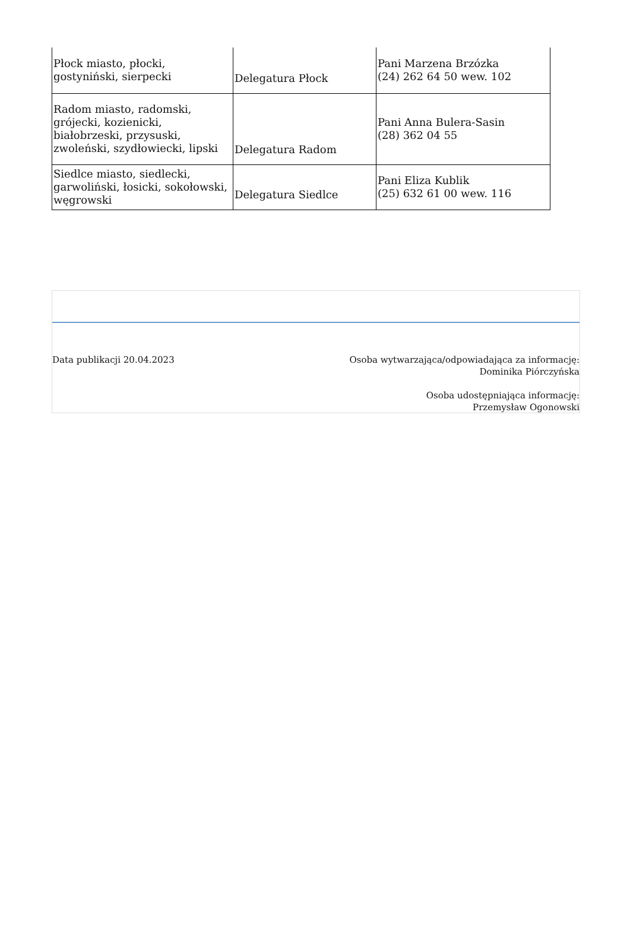| Płock miasto, płocki, gostyniński, sierpecki | Delegatura Płock | Pani Marzena Brzózka (24) 262 64 50 wew. 102 |
| Radom miasto, radomski, grójecki, kozienicki, białobrzeski, przysuski, zwoleński, szydłowiecki, lipski | Delegatura Radom | Pani Anna Bulera-Sasin (28) 362 04 55 |
| Siedlce miasto, siedlecki, garwoliński, łosicki, sokołowski, węgrowski | Delegatura Siedlce | Pani Eliza Kublik (25) 632 61 00 wew. 116 |
Data publikacji 20.04.2023 Osoba wytwarzająca/odpowiadająca za informację:
Dominika Piórczyńska
Osoba udostępniająca informację:
Przemysław Ogonowski